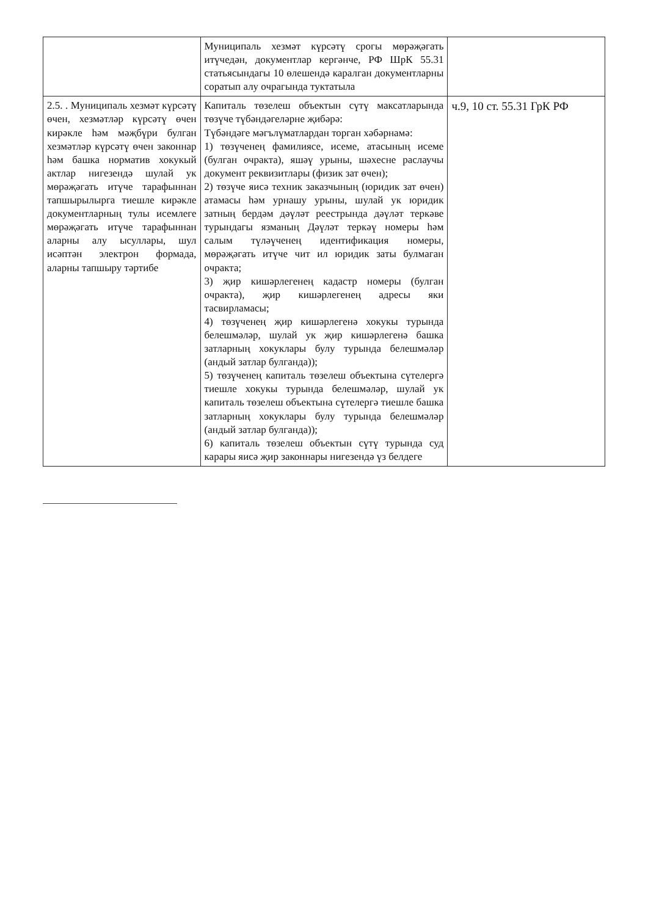| | Муниципаль хезмәт күрсәтү срогы мөрәҗәгать итүчедән, документлар кергәнче, РФ ШрК 55.31 статьясындагы 10 өлешендә каралган документларны соратып алу очрагында туктатыла | |
| 2.5. . Муниципаль хезмәт күрсәтү өчен, хезмәтләр күрсәтү өчен кирәкле һәм мәҗбүри булган хезмәтләр күрсәтү өчен законнар һәм башка норматив хокукый актлар нигезендә шулай ук мөрәҗәгать итүче тарафыннан тапшырылырга тиешле кирәкле документларның тулы исемлеге мөрәҗәгать итүче тарафыннан аларны алу ысуллары, шул исәптән электрон формада, аларны тапшыру тәртибе | Капиталь төзелеш объектын сүтү максатларында төзүче түбәндәгеләрне җибәрә: Түбәндәге мәгълүматлардан торган хәбәрнамә: 1) төзүченең фамилиясе, исеме, атасының исеме (булган очракта), яшәү урыны, шәхесне раслаучы документ реквизитлары (физик зат өчен); 2) төзүче яисә техник заказчының (юридик зат өчен) атамасы һәм урнашу урыны, шулай ук юридик затның бердәм дәүләт реестрында дәүләт теркәве турындагы язманың Дәүләт теркәү номеры һәм салым түләүченең идентификация номеры, мөрәҗәгать итүче чит ил юридик заты булмаган очракта; 3) җир кишәрлегенең кадастр номеры (булган очракта), җир кишәрлегенең адресы яки тасвирламасы; 4) төзүченең җир кишәрлегенә хокукы турында белешмәләр, шулай ук җир кишәрлегенә башка затларның хокуклары булу турында белешмәләр (андый затлар булганда)); 5) төзүченең капиталь төзелеш объектына сүтелергә тиешле хокукы турында белешмәләр, шулай ук капиталь төзелеш объектына сүтелергә тиешле башка затларның хокуклары булу турында белешмәләр (андый затлар булганда)); 6) капиталь төзелеш объектын сүтү турында суд карары яисә җир законнары нигезендә үз белдеге | ч.9, 10 ст. 55.31 ГрК РФ |